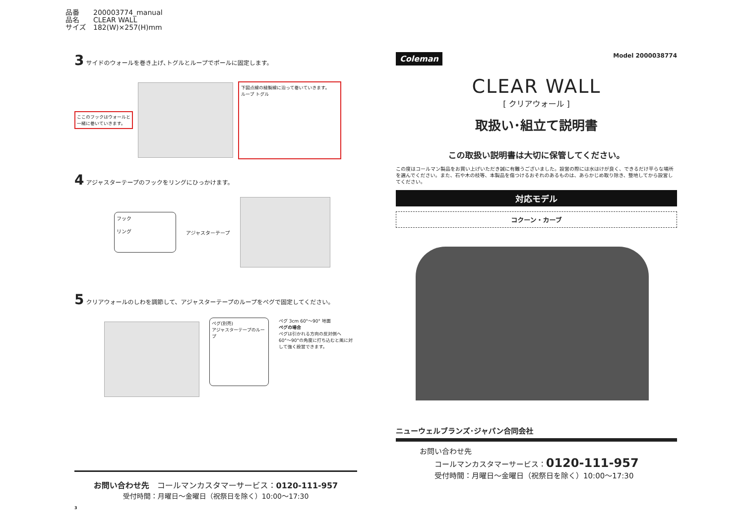品番 200003774_manual
品名 CLEAR WALL
サイズ 182(W)×257(H)mm
3 サイドのウォールを巻き上げ､トグルとループでポールに固定します。
ここのフックはウォールと一緒に巻いていきます。
下図点線の縫製線に沿って巻いていきます。
ループ トグル
4 アジャスターテープのフックをリングにひっかけます。
フック
リング
アジャスターテープ
5 クリアウォールのしわを調節して、アジャスターテープのループをペグで固定してください。
ペグ(別売)
アジャスターテープのループ
ペグ 3cm 60°〜90° 地面
ペグの場合
ペグは引かれる方向の反対側へ60°〜90°の角度に打ち込むと風に対して強く設営できます。
お問い合わせ先　コールマンカスタマーサービス：0120-111-957
受付時間：月曜日〜金曜日（祝祭日を除く）10:00〜17:30
3
Coleman Model 2000038774
CLEAR WALL
[ クリアウォール ]
取扱い･組立て説明書
この取扱い説明書は大切に保管してください。
この度はコールマン製品をお買い上げいただき誠に有難うございました。設営の際には水はけが良く、できるだけ平らな場所を選んでください。また、石や木の枝等、本製品を傷つけるおそれのあるものは、あらかじめ取り除き、整地してから設営してください。
対応モデル
コクーン・カーブ
ニューウェルブランズ･ジャパン合同会社
お問い合わせ先
コールマンカスタマーサービス：0120-111-957
受付時間：月曜日〜金曜日（祝祭日を除く）10:00〜17:30